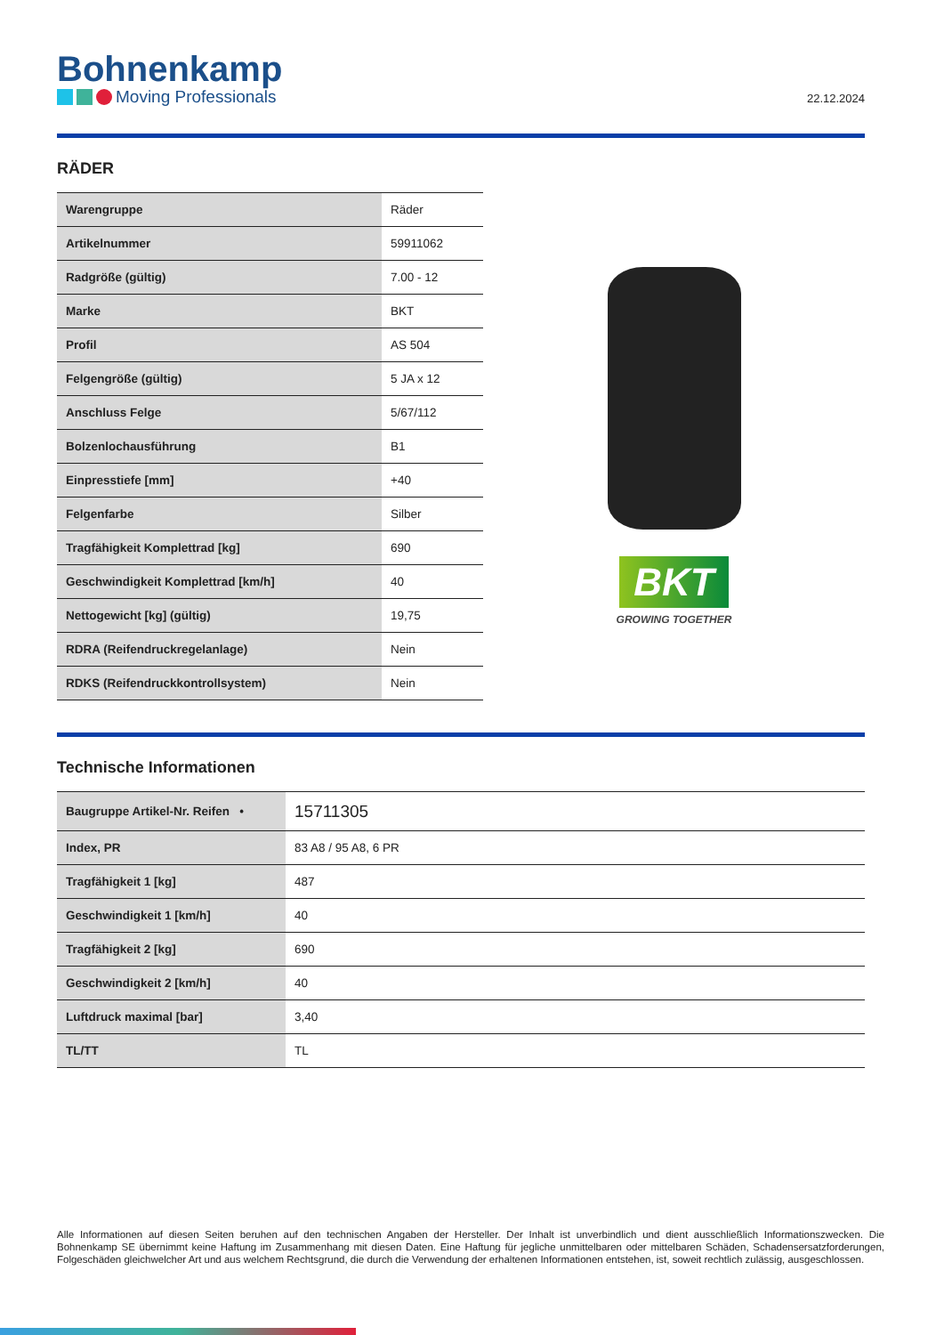Bohnenkamp
Moving Professionals
22.12.2024
RÄDER
| Warengruppe | Räder |
| Artikelnummer | 59911062 |
| Radgröße (gültig) | 7.00 - 12 |
| Marke | BKT |
| Profil | AS 504 |
| Felgengröße (gültig) | 5 JA x 12 |
| Anschluss Felge | 5/67/112 |
| Bolzenlochausführung | B1 |
| Einpresstiefe [mm] | +40 |
| Felgenfarbe | Silber |
| Tragfähigkeit Komplettrad [kg] | 690 |
| Geschwindigkeit Komplettrad [km/h] | 40 |
| Nettogewicht [kg] (gültig) | 19,75 |
| RDRA (Reifendruckregelanlage) | Nein |
| RDKS (Reifendruckkontrollsystem) | Nein |
BKT
GROWING TOGETHER
Technische Informationen
| Baugruppe Artikel-Nr. Reifen • | 15711305 |
| Index, PR | 83 A8 / 95 A8, 6 PR |
| Tragfähigkeit 1 [kg] | 487 |
| Geschwindigkeit 1 [km/h] | 40 |
| Tragfähigkeit 2 [kg] | 690 |
| Geschwindigkeit 2 [km/h] | 40 |
| Luftdruck maximal [bar] | 3,40 |
| TL/TT | TL |
Alle Informationen auf diesen Seiten beruhen auf den technischen Angaben der Hersteller. Der Inhalt ist unverbindlich und dient ausschließlich Informationszwecken. Die Bohnenkamp SE übernimmt keine Haftung im Zusammenhang mit diesen Daten. Eine Haftung für jegliche unmittelbaren oder mittelbaren Schäden, Schadensersatzforderungen, Folgeschäden gleichwelcher Art und aus welchem Rechtsgrund, die durch die Verwendung der erhaltenen Informationen entstehen, ist, soweit rechtlich zulässig, ausgeschlossen.